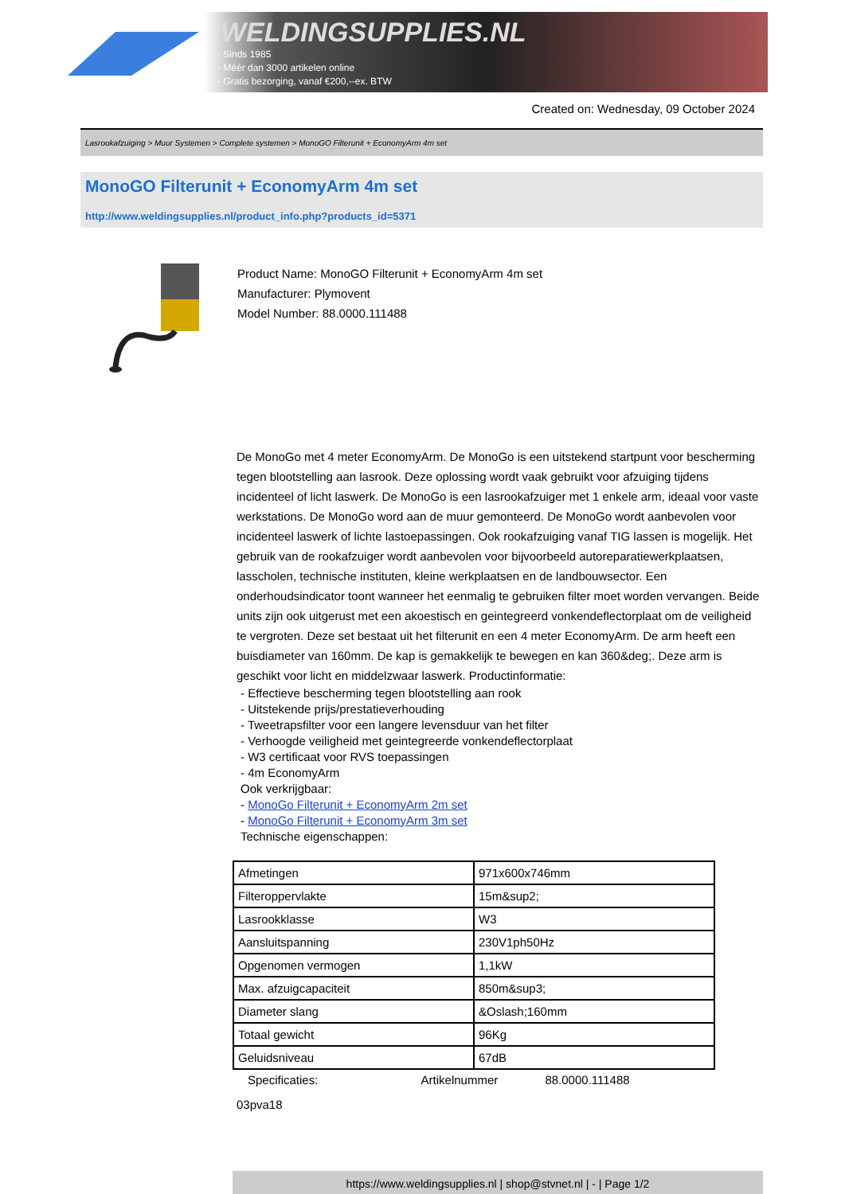WELDINGSUPPLIES.NL
- Sinds 1985
- Méér dan 3000 artikelen online
- Gratis bezorging, vanaf €200,--ex. BTW
Created on: Wednesday, 09 October 2024
Lasrookafzuiging > Muur Systemen > Complete systemen > MonoGO Filterunit + EconomyArm 4m set
MonoGO Filterunit + EconomyArm 4m set
http://www.weldingsupplies.nl/product_info.php?products_id=5371
Product Name: MonoGO Filterunit + EconomyArm 4m set
Manufacturer: Plymovent
Model Number: 88.0000.111488
De MonoGo met 4 meter EconomyArm. De MonoGo is een uitstekend startpunt voor bescherming tegen blootstelling aan lasrook. Deze oplossing wordt vaak gebruikt voor afzuiging tijdens incidenteel of licht laswerk. De MonoGo is een lasrookafzuiger met 1 enkele arm, ideaal voor vaste werkstations. De MonoGo word aan de muur gemonteerd. De MonoGo wordt aanbevolen voor incidenteel laswerk of lichte lastoepassingen. Ook rookafzuiging vanaf TIG lassen is mogelijk. Het gebruik van de rookafzuiger wordt aanbevolen voor bijvoorbeeld autoreparatiewerkplaatsen, lasscholen, technische instituten, kleine werkplaatsen en de landbouwsector. Een onderhoudsindicator toont wanneer het eenmalig te gebruiken filter moet worden vervangen. Beide units zijn ook uitgerust met een akoestisch en geintegreerd vonkendeflectorplaat om de veiligheid te vergroten. Deze set bestaat uit het filterunit en een 4 meter EconomyArm. De arm heeft een buisdiameter van 160mm. De kap is gemakkelijk te bewegen en kan 360&deg;. Deze arm is geschikt voor licht en middelzwaar laswerk. Productinformatie:
- Effectieve bescherming tegen blootstelling aan rook
- Uitstekende prijs/prestatieverhouding
- Tweetrapsfilter voor een langere levensduur van het filter
- Verhoogde veiligheid met geintegreerde vonkendeflectorplaat
- W3 certificaat voor RVS toepassingen
- 4m EconomyArm
Ook verkrijgbaar:
- MonoGo Filterunit + EconomyArm 2m set
- MonoGo Filterunit + EconomyArm 3m set
Technische eigenschappen:
| Afmetingen | 971x600x746mm |
| Filteroppervlakte | 15m&sup2; |
| Lasrookklasse | W3 |
| Aansluitspanning | 230V1ph50Hz |
| Opgenomen vermogen | 1,1kW |
| Max. afzuigcapaciteit | 850m&sup3; |
| Diameter slang | &Oslash;160mm |
| Totaal gewicht | 96Kg |
| Geluidsniveau | 67dB |
Specificaties: Artikelnummer 88.0000.111488
03pva18
https://www.weldingsupplies.nl | shop@stvnet.nl | - | Page 1/2